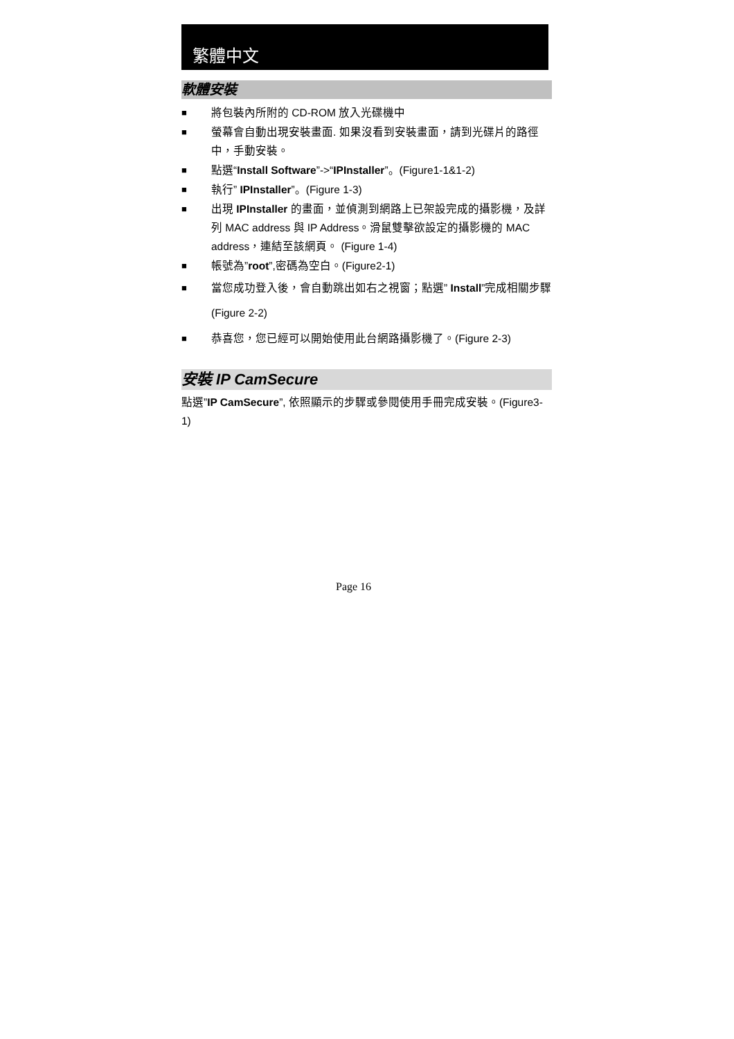繁體中文
軟體安裝
■ 將包裝內所附的 CD-ROM 放入光碟機中
■ 螢幕會自動出現安裝畫面. 如果沒看到安裝畫面，請到光碟片的路徑中，手動安裝。
■ 點選“Install Software”->“IPInstaller”。(Figure1-1&1-2)
■ 執行” IPInstaller”。(Figure 1-3)
■ 出現 IPInstaller 的畫面，並偵測到網路上已架設完成的攝影機，及詳列 MAC address 與 IP Address。滑鼠雙擊欲設定的攝影機的 MAC address，連結至該網頁。 (Figure 1-4)
■ 帳號為”root”,密碼為空白。(Figure2-1)
■ 當您成功登入後，會自動跳出如右之視窗；點選” Install”完成相關步驟(Figure 2-2)
■ 恭喜您，您已經可以開始使用此台網路攝影機了。(Figure 2-3)
安裝 IP CamSecure
點選”IP CamSecure”, 依照顯示的步驟或參閱使用手冊完成安裝。(Figure3-1)
Page 16